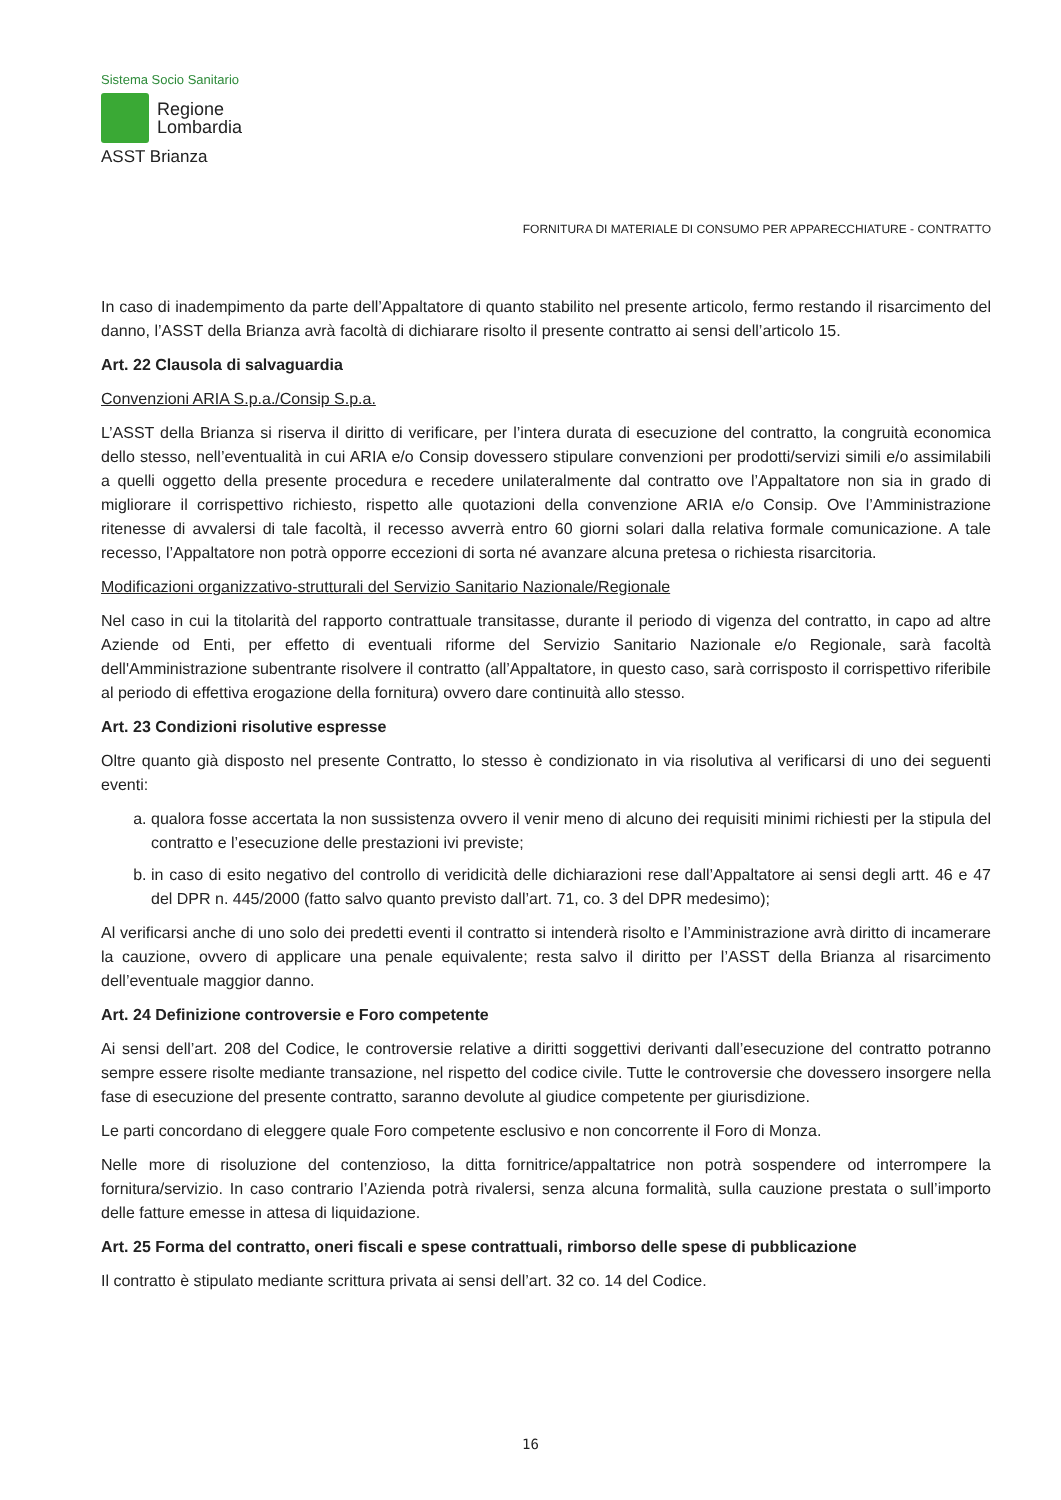Sistema Socio Sanitario
Regione
Lombardia
ASST Brianza
FORNITURA DI MATERIALE DI CONSUMO PER APPARECCHIATURE - CONTRATTO
In caso di inadempimento da parte dell’Appaltatore di quanto stabilito nel presente articolo, fermo restando il risarcimento del danno, l’ASST della Brianza avrà facoltà di dichiarare risolto il presente contratto ai sensi dell’articolo 15.
Art. 22 Clausola di salvaguardia
Convenzioni ARIA S.p.a./Consip S.p.a.
L’ASST della Brianza si riserva il diritto di verificare, per l’intera durata di esecuzione del contratto, la congruità economica dello stesso, nell’eventualità in cui ARIA e/o Consip dovessero stipulare convenzioni per prodotti/servizi simili e/o assimilabili a quelli oggetto della presente procedura e recedere unilateralmente dal contratto ove l’Appaltatore non sia in grado di migliorare il corrispettivo richiesto, rispetto alle quotazioni della convenzione ARIA e/o Consip. Ove l’Amministrazione ritenesse di avvalersi di tale facoltà, il recesso avverrà entro 60 giorni solari dalla relativa formale comunicazione. A tale recesso, l’Appaltatore non potrà opporre eccezioni di sorta né avanzare alcuna pretesa o richiesta risarcitoria.
Modificazioni organizzativo-strutturali del Servizio Sanitario Nazionale/Regionale
Nel caso in cui la titolarità del rapporto contrattuale transitasse, durante il periodo di vigenza del contratto, in capo ad altre Aziende od Enti, per effetto di eventuali riforme del Servizio Sanitario Nazionale e/o Regionale, sarà facoltà dell'Amministrazione subentrante risolvere il contratto (all’Appaltatore, in questo caso, sarà corrisposto il corrispettivo riferibile al periodo di effettiva erogazione della fornitura) ovvero dare continuità allo stesso.
Art. 23 Condizioni risolutive espresse
Oltre quanto già disposto nel presente Contratto, lo stesso è condizionato in via risolutiva al verificarsi di uno dei seguenti eventi:
a. qualora fosse accertata la non sussistenza ovvero il venir meno di alcuno dei requisiti minimi richiesti per la stipula del contratto e l’esecuzione delle prestazioni ivi previste;
b. in caso di esito negativo del controllo di veridicità delle dichiarazioni rese dall’Appaltatore ai sensi degli artt. 46 e 47 del DPR n. 445/2000 (fatto salvo quanto previsto dall’art. 71, co. 3 del DPR medesimo);
Al verificarsi anche di uno solo dei predetti eventi il contratto si intenderà risolto e l’Amministrazione avrà diritto di incamerare la cauzione, ovvero di applicare una penale equivalente; resta salvo il diritto per l’ASST della Brianza al risarcimento dell’eventuale maggior danno.
Art. 24 Definizione controversie e Foro competente
Ai sensi dell’art. 208 del Codice, le controversie relative a diritti soggettivi derivanti dall’esecuzione del contratto potranno sempre essere risolte mediante transazione, nel rispetto del codice civile. Tutte le controversie che dovessero insorgere nella fase di esecuzione del presente contratto, saranno devolute al giudice competente per giurisdizione.
Le parti concordano di eleggere quale Foro competente esclusivo e non concorrente il Foro di Monza.
Nelle more di risoluzione del contenzioso, la ditta fornitrice/appaltatrice non potrà sospendere od interrompere la fornitura/servizio. In caso contrario l’Azienda potrà rivalersi, senza alcuna formalità, sulla cauzione prestata o sull’importo delle fatture emesse in attesa di liquidazione.
Art. 25 Forma del contratto, oneri fiscali e spese contrattuali, rimborso delle spese di pubblicazione
Il contratto è stipulato mediante scrittura privata ai sensi dell’art. 32 co. 14 del Codice.
16